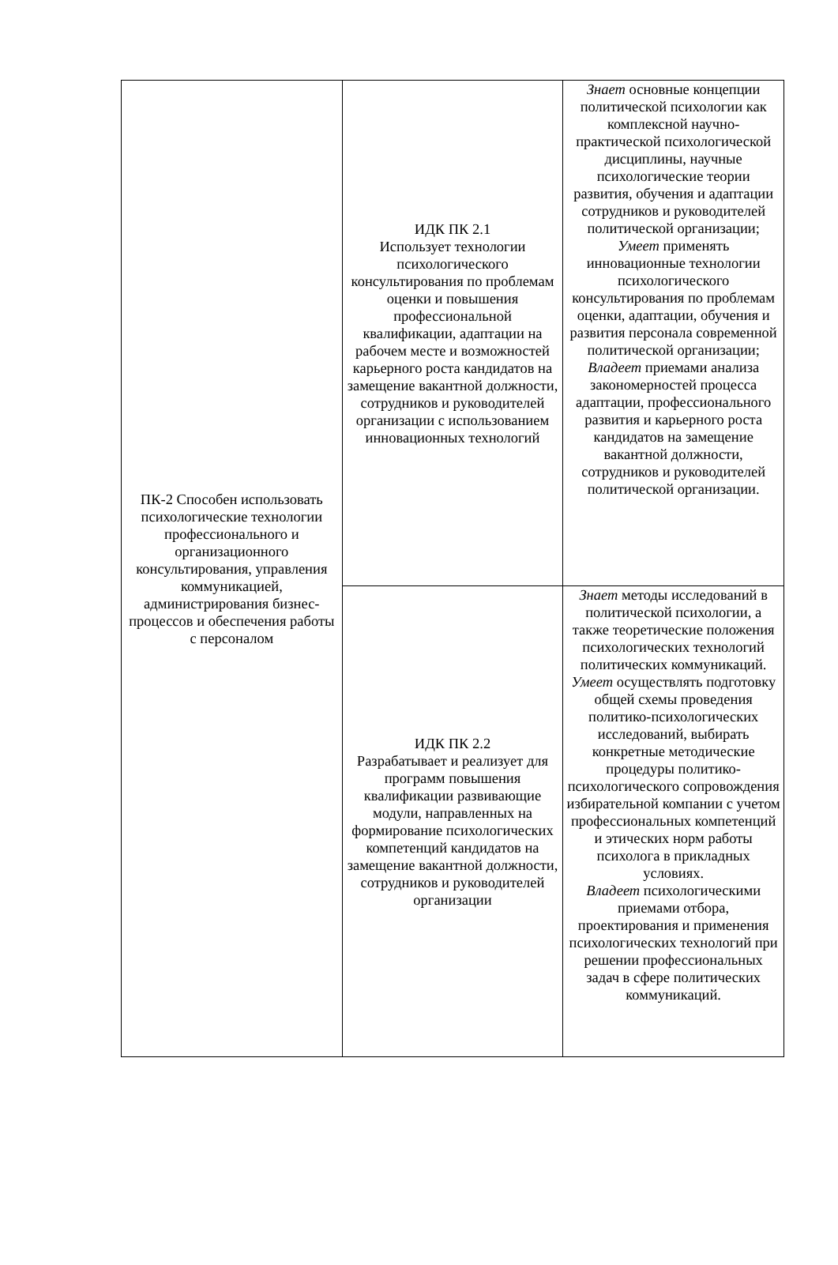| ПК-2 Способен использовать психологические технологии профессионального и организационного консультирования, управления коммуникацией, администрирования бизнес-процессов и обеспечения работы с персоналом | ИДК ПК 2.1 Использует технологии психологического консультирования по проблемам оценки и повышения профессиональной квалификации, адаптации на рабочем месте и возможностей карьерного роста кандидатов на замещение вакантной должности, сотрудников и руководителей организации с использованием инновационных технологий | Знает основные концепции политической психологии как комплексной научно-практической психологической дисциплины, научные психологические теории развития, обучения и адаптации сотрудников и руководителей политической организации; Умеет применять инновационные технологии психологического консультирования по проблемам оценки, адаптации, обучения и развития персонала современной политической организации; Владеет приемами анализа закономерностей процесса адаптации, профессионального развития и карьерного роста кандидатов на замещение вакантной должности, сотрудников и руководителей политической организации. |
| | ИДК ПК 2.2 Разрабатывает и реализует для программ повышения квалификации развивающие модули, направленных на формирование психологических компетенций кандидатов на замещение вакантной должности, сотрудников и руководителей организации | Знает методы исследований в политической психологии, а также теоретические положения психологических технологий политических коммуникаций. Умеет осуществлять подготовку общей схемы проведения политико-психологических исследований, выбирать конкретные методические процедуры политико-психологического сопровождения избирательной компании с учетом профессиональных компетенций и этических норм работы психолога в прикладных условиях. Владеет психологическими приемами отбора, проектирования и применения психологических технологий при решении профессиональных задач в сфере политических коммуникаций. |